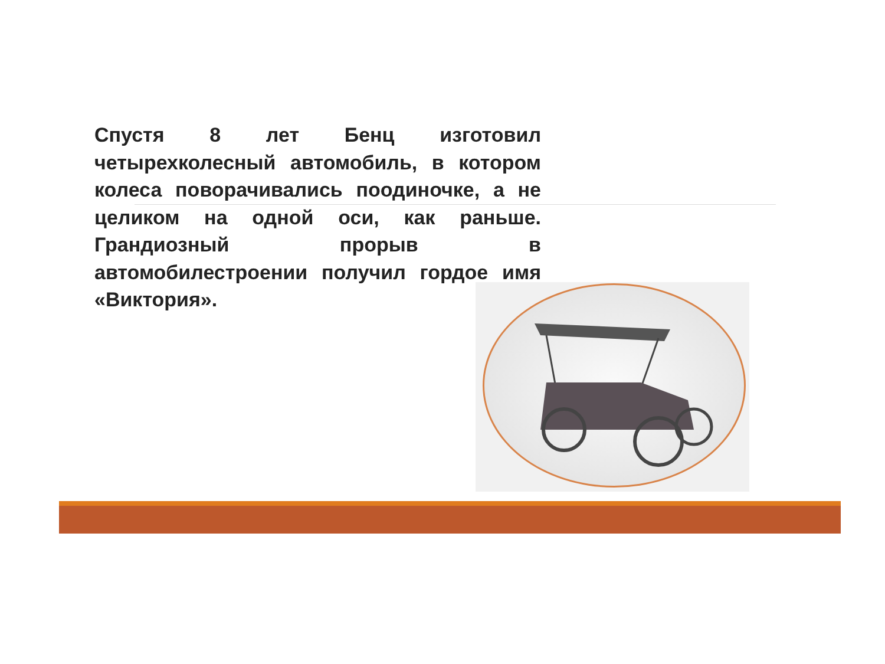Спустя 8 лет Бенц изготовил четырехколесный автомобиль, в котором колеса поворачивались поодиночке, а не целиком на одной оси, как раньше. Грандиозный прорыв в автомобилестроении получил гордое имя «Виктория».